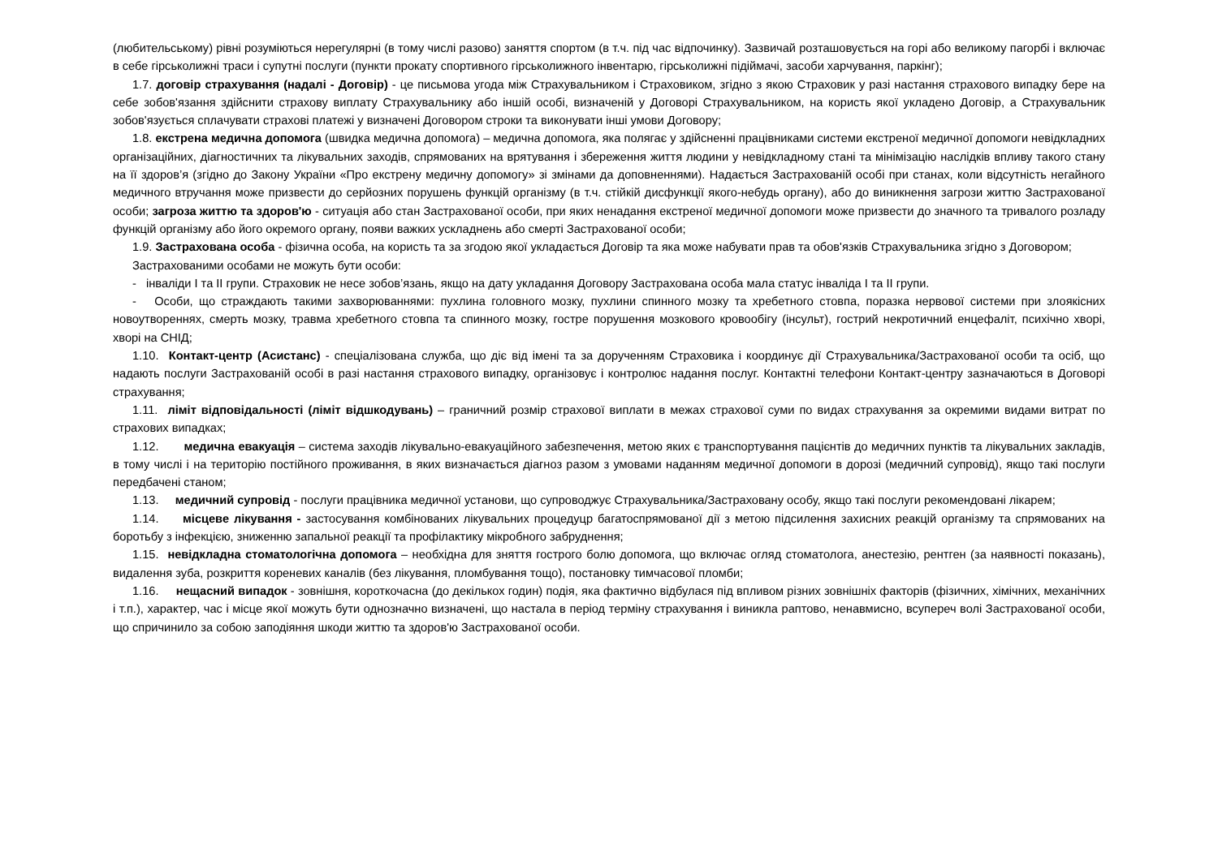(любительському) рівні розуміються нерегулярні (в тому числі разово) заняття спортом (в т.ч. під час відпочинку). Зазвичай розташовується на горі або великому пагорбі і включає в себе гірськолижні траси і супутні послуги (пункти прокату спортивного гірськолижного інвентарю, гірськолижні підіймачі, засоби харчування, паркінг);
1.7. договір страхування (надалі - Договір) - це письмова угода між Страхувальником і Страховиком, згідно з якою Страховик у разі настання страхового випадку бере на себе зобов'язання здійснити страхову виплату Страхувальнику або іншій особі, визначеній у Договорі Страхувальником, на користь якої укладено Договір, а Страхувальник зобов'язується сплачувати страхові платежі у визначені Договором строки та виконувати інші умови Договору;
1.8. екстрена медична допомога (швидка медична допомога) – медична допомога, яка полягає у здійсненні працівниками системи екстреної медичної допомоги невідкладних організаційних, діагностичних та лікувальних заходів, спрямованих на врятування і збереження життя людини у невідкладному стані та мінімізацію наслідків впливу такого стану на її здоров’я (згідно до Закону України «Про екстрену медичну допомогу» зі змінами да доповненнями). Надається Застрахованій особі при станах, коли відсутність негайного медичного втручання може призвести до серйозних порушень функцій організму (в т.ч. стійкій дисфункції якого-небудь органу), або до виникнення загрози життю Застрахованої особи; загроза життю та здоров'ю - ситуація або стан Застрахованої особи, при яких ненадання екстреної медичної допомоги може призвести до значного та тривалого розладу функцій організму або його окремого органу, появи важких ускладнень або смерті Застрахованої особи;
1.9. Застрахована особа - фізична особа, на користь та за згодою якої укладається Договір та яка може набувати прав та обов'язків Страхувальника згідно з Договором;
Застрахованими особами не можуть бути особи:
- інваліди I та II групи. Страховик не несе зобов’язань, якщо на дату укладання Договору Застрахована особа мала статус інваліда I та II групи.
- Особи, що страждають такими захворюваннями: пухлина головного мозку, пухлини спинного мозку та хребетного стовпа, поразка нервової системи при злоякісних новоутвореннях, смерть мозку, травма хребетного стовпа та спинного мозку, гостре порушення мозкового кровообігу (інсульт), гострий некротичний енцефаліт, психічно хворі, хворі на СНІД;
1.10. Контакт-центр (Асистанс) - спеціалізована служба, що діє від імені та за дорученням Страховика і координує дії Страхувальника/Застрахованої особи та осіб, що надають послуги Застрахованій особі в разі настання страхового випадку, організовує і контролює надання послуг. Контактні телефони Контакт-центру зазначаються в Договорі страхування;
1.11. ліміт відповідальності (ліміт відшкодувань) – граничний розмір страхової виплати в межах страхової суми по видах страхування за окремими видами витрат по страхових випадках;
1.12. медична евакуація – система заходів лікувально-евакуаційного забезпечення, метою яких є транспортування пацієнтів до медичних пунктів та лікувальних закладів, в тому числі і на територію постійного проживання, в яких визначається діагноз разом з умовами наданням медичної допомоги в дорозі (медичний супровід), якщо такі послуги передбачені станом;
1.13. медичний супровід - послуги працівника медичної установи, що супроводжує Страхувальника/Застраховану особу, якщо такі послуги рекомендовані лікарем;
1.14. місцеве лікування - застосування комбінованих лікувальних процедуцр багатоспрямованої дії з метою підсилення захисних реакцій організму та спрямованих на боротьбу з інфекцією, зниженню запальної реакції та профілактику мікробного забруднення;
1.15. невідкладна стоматологічна допомога – необхідна для зняття гострого болю допомога, що включає огляд стоматолога, анестезію, рентген (за наявності показань), видалення зуба, розкриття кореневих каналів (без лікування, пломбування тощо), постановку тимчасової пломби;
1.16. нещасний випадок - зовнішня, короткочасна (до декількох годин) подія, яка фактично відбулася під впливом різних зовнішніх факторів (фізичних, хімічних, механічних і т.п.), характер, час і місце якої можуть бути однозначно визначені, що настала в період терміну страхування і виникла раптово, ненавмисно, всупереч волі Застрахованої особи, що спричинило за собою заподіяння шкоди життю та здоров'ю Застрахованої особи.